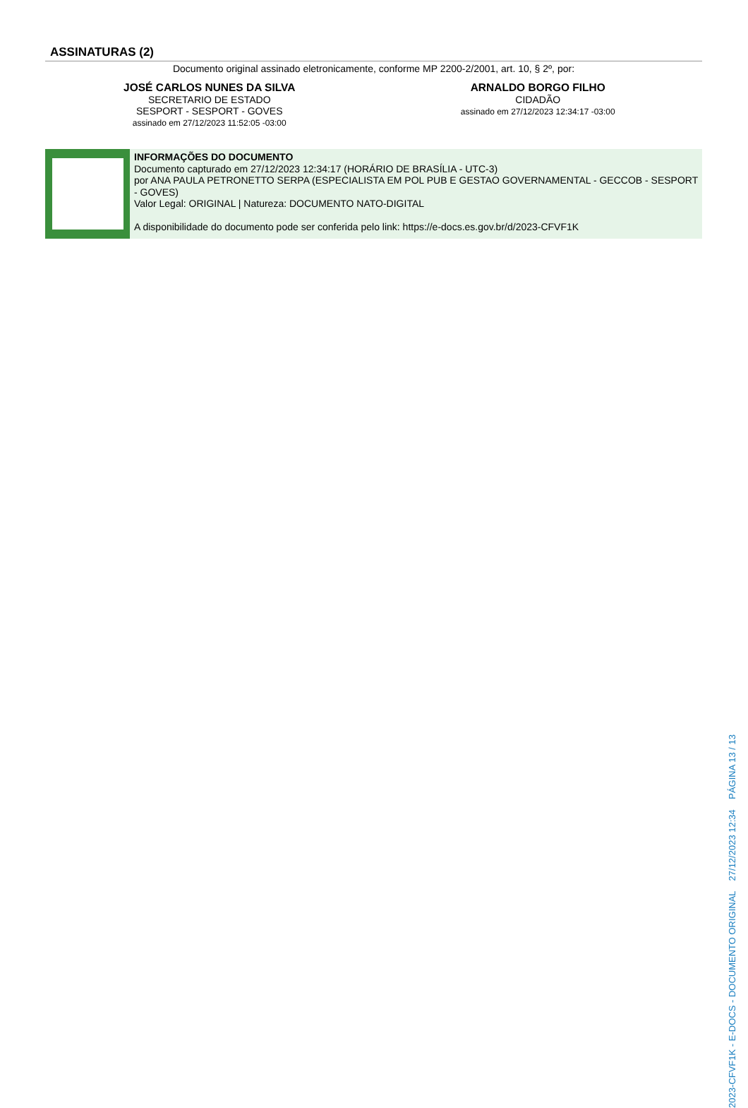ASSINATURAS (2)
Documento original assinado eletronicamente, conforme MP 2200-2/2001, art. 10, § 2º, por:
JOSÉ CARLOS NUNES DA SILVA
SECRETARIO DE ESTADO
SESPORT - SESPORT - GOVES
assinado em 27/12/2023 11:52:05 -03:00
ARNALDO BORGO FILHO
CIDADÃO
assinado em 27/12/2023 12:34:17 -03:00
INFORMAÇÕES DO DOCUMENTO
Documento capturado em 27/12/2023 12:34:17 (HORÁRIO DE BRASÍLIA - UTC-3)
por ANA PAULA PETRONETTO SERPA (ESPECIALISTA EM POL PUB E GESTAO GOVERNAMENTAL - GECCOB - SESPORT - GOVES)
Valor Legal: ORIGINAL | Natureza: DOCUMENTO NATO-DIGITAL
A disponibilidade do documento pode ser conferida pelo link: https://e-docs.es.gov.br/d/2023-CFVF1K
2023-CFVF1K - E-DOCS - DOCUMENTO ORIGINAL 27/12/2023 12:34 PÁGINA 13 / 13